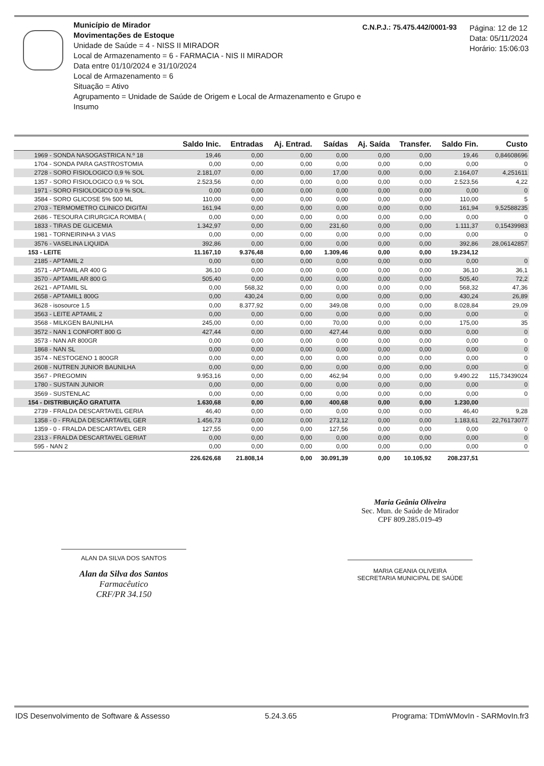Município de Mirador
Movimentações de Estoque
Unidade de Saúde = 4 - NISS II MIRADOR
Local de Armazenamento = 6 - FARMACIA - NIS II MIRADOR
Data entre 01/10/2024 e 31/10/2024
Local de Armazenamento = 6
Situação = Ativo
Agrupamento = Unidade de Saúde de Origem e Local de Armazenamento e Grupo e Insumo
C.N.P.J.: 75.475.442/0001-93
Página: 12 de 12
Data: 05/11/2024
Horário: 15:06:03
| | Saldo Inic. | Entradas | Aj. Entrad. | Saídas | Aj. Saída | Transfer. | Saldo Fin. | Custo |
| --- | --- | --- | --- | --- | --- | --- | --- | --- |
| 1969 - SONDA NASOGASTRICA N.º 18 | 19,46 | 0,00 | 0,00 | 0,00 | 0,00 | 0,00 | 19,46 | 0,84608696 |
| 1704 - SONDA PARA GASTROSTOMIA | 0,00 | 0,00 | 0,00 | 0,00 | 0,00 | 0,00 | 0,00 | 0 |
| 2728 - SORO FISIOLOGICO 0,9 % SOL | 2.181,07 | 0,00 | 0,00 | 17,00 | 0,00 | 0,00 | 2.164,07 | 4,251611 |
| 1357 - SORO FISIOLOGICO 0,9 % SOL | 2.523,56 | 0,00 | 0,00 | 0,00 | 0,00 | 0,00 | 2.523,56 | 4,22 |
| 1971 - SORO FISIOLOGICO 0,9 % SOL. | 0,00 | 0,00 | 0,00 | 0,00 | 0,00 | 0,00 | 0,00 | 0 |
| 3584 - SORO GLICOSE 5% 500 ML | 110,00 | 0,00 | 0,00 | 0,00 | 0,00 | 0,00 | 110,00 | 5 |
| 2703 - TERMOMETRO CLINICO DIGITAI | 161,94 | 0,00 | 0,00 | 0,00 | 0,00 | 0,00 | 161,94 | 9,52588235 |
| 2686 - TESOURA CIRURGICA ROMBA ( | 0,00 | 0,00 | 0,00 | 0,00 | 0,00 | 0,00 | 0,00 | 0 |
| 1833 - TIRAS DE GLICEMIA | 1.342,97 | 0,00 | 0,00 | 231,60 | 0,00 | 0,00 | 1.111,37 | 0,15439983 |
| 1981 - TORNEIRINHA 3 VIAS | 0,00 | 0,00 | 0,00 | 0,00 | 0,00 | 0,00 | 0,00 | 0 |
| 3576 - VASELINA LIQUIDA | 392,86 | 0,00 | 0,00 | 0,00 | 0,00 | 0,00 | 392,86 | 28,06142857 |
| 153 - LEITE | 11.167,10 | 9.376,48 | 0,00 | 1.309,46 | 0,00 | 0,00 | 19.234,12 | |
| 2185 - APTAMIL 2 | 0,00 | 0,00 | 0,00 | 0,00 | 0,00 | 0,00 | 0,00 | 0 |
| 3571 - APTAMIL AR 400 G | 36,10 | 0,00 | 0,00 | 0,00 | 0,00 | 0,00 | 36,10 | 36,1 |
| 3570 - APTAMIL AR 800 G | 505,40 | 0,00 | 0,00 | 0,00 | 0,00 | 0,00 | 505,40 | 72,2 |
| 2621 - APTAMIL SL | 0,00 | 568,32 | 0,00 | 0,00 | 0,00 | 0,00 | 568,32 | 47,36 |
| 2658 - APTAMIL1 800G | 0,00 | 430,24 | 0,00 | 0,00 | 0,00 | 0,00 | 430,24 | 26,89 |
| 3628 - isosource 1.5 | 0,00 | 8.377,92 | 0,00 | 349,08 | 0,00 | 0,00 | 8.028,84 | 29,09 |
| 3563 - LEITE APTAMIL 2 | 0,00 | 0,00 | 0,00 | 0,00 | 0,00 | 0,00 | 0,00 | 0 |
| 3568 - MILKGEN BAUNILHA | 245,00 | 0,00 | 0,00 | 70,00 | 0,00 | 0,00 | 175,00 | 35 |
| 3572 - NAN 1 CONFORT 800 G | 427,44 | 0,00 | 0,00 | 427,44 | 0,00 | 0,00 | 0,00 | 0 |
| 3573 - NAN AR 800GR | 0,00 | 0,00 | 0,00 | 0.00 | 0,00 | 0,00 | 0,00 | 0 |
| 1868 - NAN SL | 0,00 | 0,00 | 0,00 | 0,00 | 0,00 | 0,00 | 0,00 | 0 |
| 3574 - NESTOGENO 1 800GR | 0,00 | 0,00 | 0,00 | 0,00 | 0,00 | 0,00 | 0,00 | 0 |
| 2608 - NUTREN JUNIOR BAUNILHA | 0,00 | 0,00 | 0,00 | 0,00 | 0,00 | 0,00 | 0,00 | 0 |
| 3567 - PREGOMIN | 9.953,16 | 0,00 | 0,00 | 462,94 | 0,00 | 0,00 | 9.490.22 | 115,73439024 |
| 1780 - SUSTAIN JUNIOR | 0,00 | 0,00 | 0,00 | 0,00 | 0,00 | 0,00 | 0,00 | 0 |
| 3569 - SUSTENLAC | 0,00 | 0,00 | 0,00 | 0,00 | 0,00 | 0,00 | 0,00 | 0 |
| 154 - DISTRIBUIÇÃO GRATUITA | 1.630,68 | 0,00 | 0,00 | 400,68 | 0,00 | 0,00 | 1.230,00 | |
| 2739 - FRALDA DESCARTAVEL GERIA | 46,40 | 0,00 | 0,00 | 0,00 | 0,00 | 0,00 | 46,40 | 9,28 |
| 1358 - 0 - FRALDA DESCARTAVEL GER | 1.456,73 | 0,00 | 0,00 | 273,12 | 0,00 | 0,00 | 1.183,61 | 22,76173077 |
| 1359 - 0 - FRALDA DESCARTAVEL GER | 127,55 | 0,00 | 0,00 | 127,56 | 0,00 | 0,00 | 0,00 | 0 |
| 2313 - FRALDA DESCARTAVEL GERIAT | 0,00 | 0,00 | 0,00 | 0,00 | 0,00 | 0,00 | 0,00 | 0 |
| 595 - NAN 2 | 0,00 | 0,00 | 0,00 | 0,00 | 0,00 | 0,00 | 0,00 | 0 |
| | 226.626,68 | 21.808,14 | 0,00 | 30.091,39 | 0,00 | 10.105,92 | 208.237,51 | |
ALAN DA SILVA DOS SANTOS
Alan da Silva dos Santos
Farmacêutico
CRF/PR 34.150
Maria Geânia Oliveira
Sec. Mun. de Saúde de Mirador
CPF 809.285.019-49
MARIA GEANIA OLIVEIRA
SECRETARIA MUNICIPAL DE SAÚDE
IDS Desenvolvimento de Software & Assesso 5.24.3.65 Programa: TDmWMovIn - SARMovIn.fr3